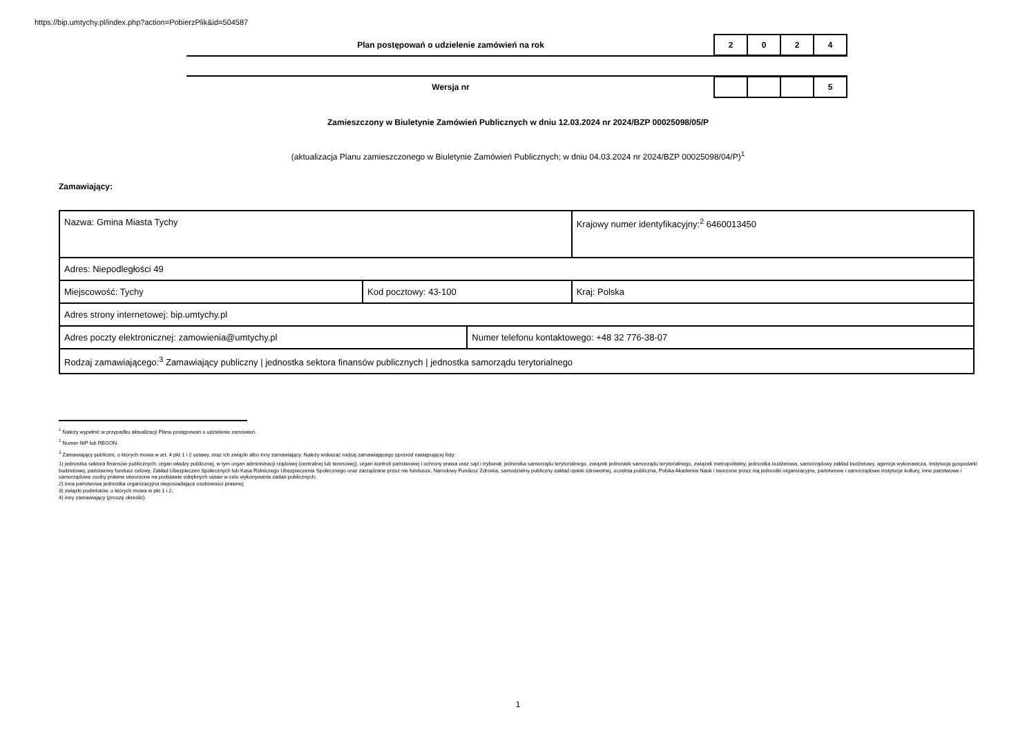https://bip.umtychy.pl/index.php?action=PobierzPlik&id=504587
Plan postępowań o udzielenie zamówień na rok
2 0 2 4
Wersja nr
5
Zamieszczony w Biuletynie Zamówień Publicznych w dniu 12.03.2024 nr 2024/BZP 00025098/05/P
(aktualizacja Planu zamieszczonego w Biuletynie Zamówień Publicznych; w dniu 04.03.2024 nr 2024/BZP 00025098/04/P)<sup>1</sup>
Zamawiający:
| Nazwa: Gmina Miasta Tychy | | | Krajowy numer identyfikacyjny:<sup>2</sup> 6460013450 |
| Adres: Niepodległości 49 | | | |
| Miejscowość: Tychy | Kod pocztowy: 43-100 | | Kraj: Polska |
| Adres strony internetowej: bip.umtychy.pl | | | |
| Adres poczty elektronicznej: zamowienia@umtychy.pl | | Numer telefonu kontaktowego: +48 32 776-38-07 | |
| Rodzaj zamawiającego:<sup>3</sup> Zamawiający publiczny / jednostka sektora finansów publicznych / jednostka samorządu terytorialnego | | | |
<sup>1</sup> Należy wypełnić w przypadku aktualizacji Planu postępowań o udzielenie zamówień.
<sup>2</sup> Numer NIP lub REGON.
<sup>3</sup> Zamawiający publiczni, o których mowa w art. 4 pkt 1 i 2 ustawy, oraz ich związki albo inny zamawiający. Należy wskazać rodzaj zamawiającego spośród następującej listy:
1) jednostka sektora finansów publicznych: organ władzy publicznej, w tym organ administracji rządowej (centralnej lub terenowej), organ kontroli państwowej i ochrony prawa oraz sąd i trybunał, jednostka samorządu terytorialnego, związek jednostek samorządu terytorialnego, związek metropolitalny, jednostka budżetowa, samorządowy zakład budżetowy, agencja wykonawcza, instytucja gospodarki budżetowej, państwowy fundusz celowy, Zakład Ubezpieczeń Społecznych lub Kasa Rolniczego Ubezpieczenia Społecznego oraz zarządzane przez nie fundusze, Narodowy Fundusz Zdrowia, samodzielny publiczny zakład opieki zdrowotnej, uczelnia publiczna, Polska Akademia Nauk i tworzone przez nią jednostki organizacyjne, państwowe i samorządowe instytucje kultury, inne państwowe i samorządowe osoby prawne utworzone na podstawie odrębnych ustaw w celu wykonywania zadań publicznych;
2) inna państwowa jednostka organizacyjna nieposiadająca osobowości prawnej;
3) związki podmiotów, o których mowa w pkt 1 i 2;
4) inny zamawiający (proszę określić).
1